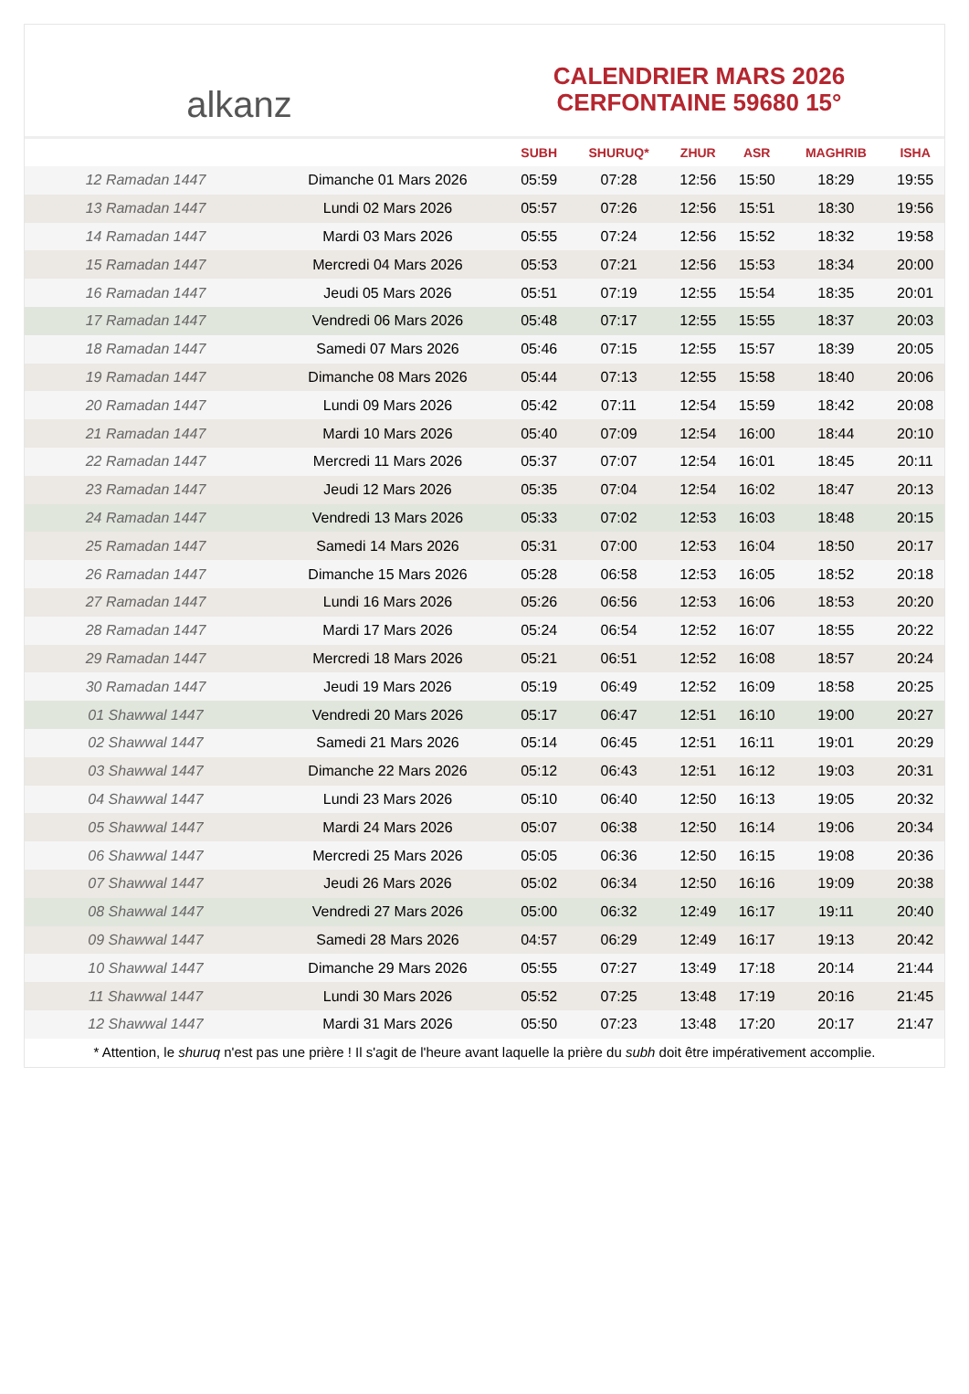alkanz
CALENDRIER MARS 2026
CERFONTAINE 59680 15°
| | | SUBH | SHURUQ* | ZHUR | ASR | MAGHRIB | ISHA |
| --- | --- | --- | --- | --- | --- | --- | --- |
| 12 Ramadan 1447 | Dimanche 01 Mars 2026 | 05:59 | 07:28 | 12:56 | 15:50 | 18:29 | 19:55 |
| 13 Ramadan 1447 | Lundi 02 Mars 2026 | 05:57 | 07:26 | 12:56 | 15:51 | 18:30 | 19:56 |
| 14 Ramadan 1447 | Mardi 03 Mars 2026 | 05:55 | 07:24 | 12:56 | 15:52 | 18:32 | 19:58 |
| 15 Ramadan 1447 | Mercredi 04 Mars 2026 | 05:53 | 07:21 | 12:56 | 15:53 | 18:34 | 20:00 |
| 16 Ramadan 1447 | Jeudi 05 Mars 2026 | 05:51 | 07:19 | 12:55 | 15:54 | 18:35 | 20:01 |
| 17 Ramadan 1447 | Vendredi 06 Mars 2026 | 05:48 | 07:17 | 12:55 | 15:55 | 18:37 | 20:03 |
| 18 Ramadan 1447 | Samedi 07 Mars 2026 | 05:46 | 07:15 | 12:55 | 15:57 | 18:39 | 20:05 |
| 19 Ramadan 1447 | Dimanche 08 Mars 2026 | 05:44 | 07:13 | 12:55 | 15:58 | 18:40 | 20:06 |
| 20 Ramadan 1447 | Lundi 09 Mars 2026 | 05:42 | 07:11 | 12:54 | 15:59 | 18:42 | 20:08 |
| 21 Ramadan 1447 | Mardi 10 Mars 2026 | 05:40 | 07:09 | 12:54 | 16:00 | 18:44 | 20:10 |
| 22 Ramadan 1447 | Mercredi 11 Mars 2026 | 05:37 | 07:07 | 12:54 | 16:01 | 18:45 | 20:11 |
| 23 Ramadan 1447 | Jeudi 12 Mars 2026 | 05:35 | 07:04 | 12:54 | 16:02 | 18:47 | 20:13 |
| 24 Ramadan 1447 | Vendredi 13 Mars 2026 | 05:33 | 07:02 | 12:53 | 16:03 | 18:48 | 20:15 |
| 25 Ramadan 1447 | Samedi 14 Mars 2026 | 05:31 | 07:00 | 12:53 | 16:04 | 18:50 | 20:17 |
| 26 Ramadan 1447 | Dimanche 15 Mars 2026 | 05:28 | 06:58 | 12:53 | 16:05 | 18:52 | 20:18 |
| 27 Ramadan 1447 | Lundi 16 Mars 2026 | 05:26 | 06:56 | 12:53 | 16:06 | 18:53 | 20:20 |
| 28 Ramadan 1447 | Mardi 17 Mars 2026 | 05:24 | 06:54 | 12:52 | 16:07 | 18:55 | 20:22 |
| 29 Ramadan 1447 | Mercredi 18 Mars 2026 | 05:21 | 06:51 | 12:52 | 16:08 | 18:57 | 20:24 |
| 30 Ramadan 1447 | Jeudi 19 Mars 2026 | 05:19 | 06:49 | 12:52 | 16:09 | 18:58 | 20:25 |
| 01 Shawwal 1447 | Vendredi 20 Mars 2026 | 05:17 | 06:47 | 12:51 | 16:10 | 19:00 | 20:27 |
| 02 Shawwal 1447 | Samedi 21 Mars 2026 | 05:14 | 06:45 | 12:51 | 16:11 | 19:01 | 20:29 |
| 03 Shawwal 1447 | Dimanche 22 Mars 2026 | 05:12 | 06:43 | 12:51 | 16:12 | 19:03 | 20:31 |
| 04 Shawwal 1447 | Lundi 23 Mars 2026 | 05:10 | 06:40 | 12:50 | 16:13 | 19:05 | 20:32 |
| 05 Shawwal 1447 | Mardi 24 Mars 2026 | 05:07 | 06:38 | 12:50 | 16:14 | 19:06 | 20:34 |
| 06 Shawwal 1447 | Mercredi 25 Mars 2026 | 05:05 | 06:36 | 12:50 | 16:15 | 19:08 | 20:36 |
| 07 Shawwal 1447 | Jeudi 26 Mars 2026 | 05:02 | 06:34 | 12:50 | 16:16 | 19:09 | 20:38 |
| 08 Shawwal 1447 | Vendredi 27 Mars 2026 | 05:00 | 06:32 | 12:49 | 16:17 | 19:11 | 20:40 |
| 09 Shawwal 1447 | Samedi 28 Mars 2026 | 04:57 | 06:29 | 12:49 | 16:17 | 19:13 | 20:42 |
| 10 Shawwal 1447 | Dimanche 29 Mars 2026 | 05:55 | 07:27 | 13:49 | 17:18 | 20:14 | 21:44 |
| 11 Shawwal 1447 | Lundi 30 Mars 2026 | 05:52 | 07:25 | 13:48 | 17:19 | 20:16 | 21:45 |
| 12 Shawwal 1447 | Mardi 31 Mars 2026 | 05:50 | 07:23 | 13:48 | 17:20 | 20:17 | 21:47 |
* Attention, le shuruq n'est pas une prière ! Il s'agit de l'heure avant laquelle la prière du subh doit être impérativement accomplie.